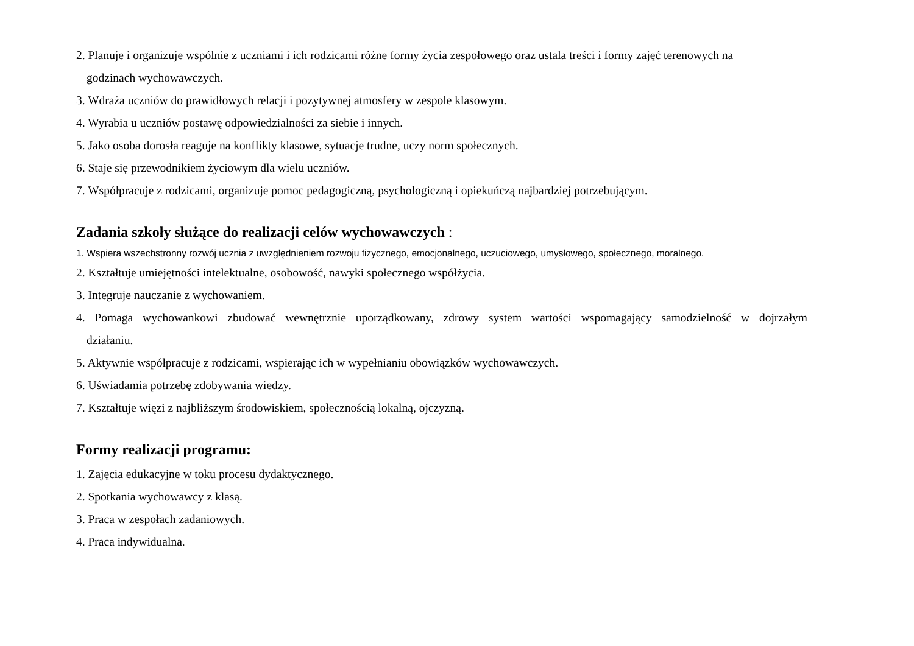2. Planuje i organizuje wspólnie z uczniami i ich rodzicami różne formy życia zespołowego oraz ustala treści i formy zajęć terenowych na
godzinach wychowawczych.
3. Wdraża uczniów do prawidłowych relacji i pozytywnej atmosfery w zespole klasowym.
4. Wyrabia u uczniów postawę odpowiedzialności za siebie i innych.
5. Jako osoba dorosła reaguje na konflikty klasowe, sytuacje trudne, uczy norm społecznych.
6. Staje się przewodnikiem życiowym dla wielu uczniów.
7. Współpracuje z rodzicami, organizuje pomoc pedagogiczną, psychologiczną i opiekuńczą najbardziej potrzebującym.
Zadania szkoły służące do realizacji celów wychowawczych :
1. Wspiera wszechstronny rozwój ucznia z uwzględnieniem rozwoju fizycznego, emocjonalnego, uczuciowego, umysłowego, społecznego, moralnego.
2. Kształtuje umiejętności intelektualne, osobowość, nawyki społecznego współżycia.
3. Integruje nauczanie z wychowaniem.
4. Pomaga wychowankowi zbudować wewnętrznie uporządkowany, zdrowy system wartości wspomagający samodzielność w dojrzałym
działaniu.
5. Aktywnie współpracuje z rodzicami, wspierając ich w wypełnianiu obowiązków wychowawczych.
6. Uświadamia potrzebę zdobywania wiedzy.
7. Kształtuje więzi z najbliższym środowiskiem, społecznością lokalną, ojczyzną.
Formy realizacji programu:
1. Zajęcia edukacyjne w toku procesu dydaktycznego.
2. Spotkania wychowawcy z klasą.
3. Praca w zespołach zadaniowych.
4. Praca indywidualna.